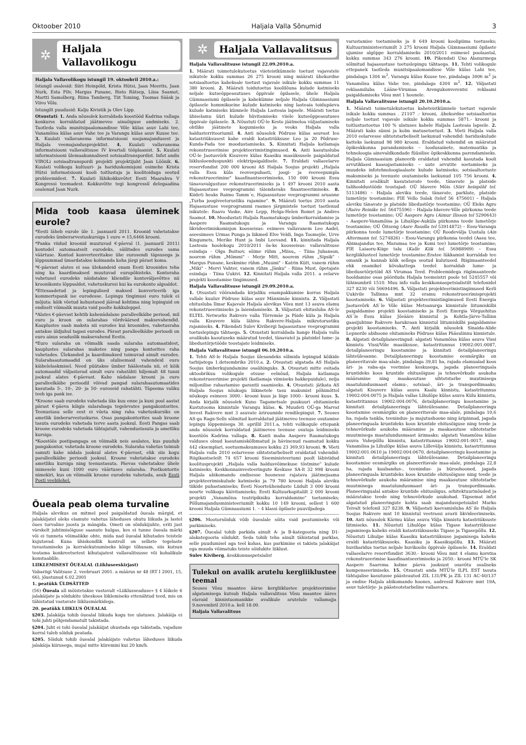Oktoober 2010 Haljala Valla Sõnumid 3
✲
Haljala Vallavolikogu
Haljala Vallavolikogu istungil 19. oktoobril 2010.a.:
Istungil osalesid: Siiri Heinpõld, Krista Hütsi, Jaan Meerits, Jaan Nurk, Esta Pilv, Margus Punane, Risto Rätsep, Liisa Saamot, Martti Samolberg, Riina Tamberg, Tiit Toming, Toomas Sääsk ja Viivo Võlu.
Istungilt puudusid: Kalju Kivistik ja Olev Lipp.
Otsustati: 1. Anda nõusolek korraldada koostööd Kadrina vallaga konkurss korraldatud jäätmeveo ainuõiguse andmiseks. 2. Taotleda valla munitsipaalomandisse Võle külas asuv Lahi tee, Vanamõisa külas asuv Vahe tee ja Varangu külas asuv Kuuse tee. 3. Kuulati vallavanema informatsiooni soojamajandusest ja Haljala veemajandusprojektist. 4. Kuulati vallavanema informatsiooni vallavalitsuse IV kvartali tööplaanist. 5. Kuulati informatsiooni ülemaakonnalisest sotsiaaltranspordist. Infot andis VIROLi sotsiaaltranspordi projekti projektijuht Jaan Lõõnik. 6. Kuulati volikogu kultuuri- ja hariduskomisjoni esimehe Krista Hütsi informatsiooni kooli toitlustaja ja koolitoiduga seotud probleemidest. 7. Kuulati lühikokkuvõtet Eesti Maarahva V Kongressi teemadest. Kokkuvõtte tegi kongressil delegaadina osalenud Jaan Nurk.
Mida toob kaasa üleminek eurole?
*Eesti läheb eurole üle 1. jaanuaril 2011. Kroonid vahetatakse eurodeks ümberarvestuskursiga 1 euro = 15,6466 krooni.
*Panka viidud kroonid muutuvad €-päeval (1. jaanuaril 2011) kontodel automaatselt eurodeks, säilitades eurodes sama väärtuse. Kontod konverteeritakse ühe eurosendi täpsusega ja lõppsummad ümardatakse kolmanda koha järgi pärast koma.
*€-päevast alates ei saa ülekandeid enam Eesti kroonides teha ning ka kaardimaksed muutuvad europõhisteks. Kontoraha vahetusel eurodeks näidatakse kliendile kontoväljavõttes nii kroonikonto lõppsaldot, vahetuskurssi kui ka eurokonto algsaldot.
*Ettesaadetud ja lepingulised maksed konverteerib iga kommertspank ise eurodesse. Lepingu tingimusi euro tulek ei mõjuta: kõik võetud kohustused jäävad kehtima ning lepinguid on endiselt võimalik muuta vaid poolte kokkuleppel.
*Alates €-päevast kehtib kahenädalane paralleelkäibe periood, mil euro ja kroon on sularahas võrdväärsed maksevahendid. Kauplustes saab maksta nii eurodes kui kroonides, vahetusraha antakse üldjuhul tagasi eurodes. Pärast paralleelkäibe perioodi on euro ainus seaduslik maksevahend Eestis.
*Euro sularaha on võimalik saada sularaha automaatidest, kauplustes sularahas makstes ning panga kontorites raha vahetades. Ülekanded ja kaardimaksed toimuvad ainult eurodes. Sularahaautomaadid on üks olulisemaid vahendeid euro käibelelaskmisel. Need püütakse ümber häälestada nii, et kõik automaadid väljastavad ainult euro rahatähti hiljemalt 48 tunni jooksul alates €-päevast. Kahe nädalase krooni ja euro paralleelkäibe perioodil võivad pangad sularahaautomaatides kasutada 5-, 10-, 20- ja 50- euroseid rahatähti. Täpsema valiku teeb iga pank ise.
*Kroone saab eurodeks vahetada üks kuu enne ja kuni pool aastat pärast €-päeva kõigis sularahaga tegelevates pangakontorites. Teenustasu selle eest ei võeta ning raha vahetuskursiks on ametlik ümberarvestuskurss. Osas pangakontorites saab kroone tasuta eurodeks vahetada terve aasta jooksul. Eesti Pangas saab kroone eurodeks vahetada tähtajatult, vahendustasuta ja ametliku kursiga.
*Koostöös postipangaga on võimalik neis asulates, kus puudub pangakontor, vahetada kroone eurodeks. Sularaha vahetus toimub samuti kahe nädala jooksul alates €-päevast, ehk siis kogu paralleelkäibe perioodi jooksul. Kroone vahetatakse eurodeks ametliku kursiga ning teenustasuta. Päevas vahetatakse ühele inimesele kuni 1000 euro väärtuses sularaha. Postkontorite nimekiri, kus on võimalik kroone eurodeks vahetada, asub Eesti Posti veebilehel.
Õueala peab olema turvaline
Haljala alevikus on mitmel pool paigaldatud õueala märgid, et jalakäijatel oleks elamute vahetus läheduses ohutu liikuda ja lastel õues turvaline joosta ja mängida. Ometi on sõidukijuhte, eriti just värskelt juhtimisõiguse saanute hulgas, kes ei tunne õueala märki või ei tunneta võimalikke ohte, mida nad õuealal kihutades teistele kujutavad. Kuna ühiskondlik kontroll on selliste tegelaste tuvastamiseks ja korralekutsumiseks kõige tõhusam, siis kutsun teatama konkreetsetest kihutajatest vallavalitsusse või kohalikule konstaablile.
LIIKLEMISEST ÕUEALAL (Liikluseeskirjast)
Vabariigi Valitsuse 2. veebruari 2001. a määrus nr 48 (RT I 2001, 15, 66), jõustunud 6.02.2001
1. peatükk ÜLDSÄTTED
(56) Õueala all mõistetakse vastavalt «Liiklusseaduse» § 4 lõikele 6 jalakäijate ja sõidukite üheskoos liiklemiseks ettenähtud teed, mis on tähistatud vastavate liiklusmärkidega.
20. peatükk LIIKLUS ÕUEALAL
§203. Jalakäija tohib õuealal liikuda kogu tee ulatuses. Jalakäija ei tohi juhti põhjendamatult takistada.
§204. Juht ei tohi õuealal jalakäijat ohustada ega takistada, vajaduse korral tuleb sõiduk peatada.
§205. Sõiduk tohib õuealal jalakäijate vahetus läheduses liikuda jalakäija kiirusega, mujal mitte kiiremini kui 20 km/h.
✲
Haljala Vallavalitsus
Haljala Vallavalitsuse istungil 22.09.2010.a.
1. Määrati toimetulekutoetus viieteistkümnele toetust vajavatele isikutele kokku summas 26 275 krooni ning määrati ühekordne sotsiaaltoetus kaheksale toetust vajavale isikule kokku summas 11 380 krooni. 2. Määrati toidutoetus koolilõuna kulude katmiseks neljale kutseõppeasutuses õppivale õpilasele, ühele Haljala Gümnaasiumi õpilasele ja kahekümne neljale Haljala Gümnaasiumi õpilasele hommikueine kulude katmiseks ning lasteaia toidupäeva kulude katmiseks kümnele Haljala Lasteaia lapsele. Määrati toetus ühiselamu üüri kulude hüvitamiseks viiele kutseõppeasutuses õppivale õpilasele. 3. Nõustuti OÜ-le Kesto jäätmeloa väljastamiseks ohtlike jäätmete kogumiseks ja veoks Haljala valla haldusterritooriumil. 4. Anti nõusolek Põdruse külas asuvast Ieo katastriüksusest kahe eraldi katastriüksuse Leo ja 20 Põdruse-Kunda-Pada tee moodustamiseks. 5. Kinnitati Haljala katlamaja rekonstrueerimise projekteerimistingimused. 6. Anti kasutusluba OÜ-le Jaotusvõrk Kisuvere külas Kaasiku maaüksusele paigaldatud liiklusloenduspunkti elektripaigaldisele. 7. Eraldati vallaeelarve reservfondist 200 000 krooni AS Haljala Soojus projekti „Haljala valla Essu küla reoveepuhasti, joogi- ja reoveepumpla rekonstrueerimine" kaasfinantseerimiseks, 150 000 krooni Essu tänavavalgustuse rekonstrueerimiseks ja 1 497 krooni 2010 aasta Hajaasustuse veeprogrammi täiendavaks finantseerimiseks. 8. Kiideti heaks Raimo Tamm´e, Hajaasustuse veeprogrammi aruanne „Turba joogiveetorustiku rajamine". 9. Määrati toetus 2010 aasta Hajaasustuse veeprogrammi raames järgmistele toetust taotlenud isikutele: Raavo Vaske, Aire Lepp, Helga-Helen Romet ja Andres Saamot. 10. Moodustati Haljala Raamatukogu ümberkorraldamise ja Aaspere Raamatukogu ja Varangu Raamatukogu likvideerimiskomisjon koosseisus: esimees vallavanem Leo Aadel, aseesimees Urmas Punga ja liikmed Elve Veldi, Inga Toomejõe, Urve Kingumets, Merike Hunt ja Imbi Leevand. 11. kinnitada Haljala Lasteaia hoolekogu 2010/2011 õa-ks koosseisus: vallavalitsuse esindaja - Olga Boitsov, sõime rühm „Miisu„ - Tiina Juhanson, noorem rühm „Mõmmi" - Merje Mitt, noorem rühm „Sipsik" - Margus Punane, keskmine rühm „Muumi" - Katrin Kütt, vanem rühm „Miki" - Mervi Vahter, vanem rühm „Jänku" - Riina Must, õpetajate esindaja - Tiina Uukivi. 12. Kinnitati Haljala valla 2011. a eelarve projekti koostamise tingimused.
Haljala Vallavalitsuse istungil 29.09.2010.a.
1. Otsustati võõrandada kirjaliku enampakkumise korras Haljala vallale kuuluv Põdruse külas asuv Männimäe kinnistu. 2. Väljastati ehitusluba Ilmar Kajavale Haljala alevikus Võsu mnt 13 asuva elamu rekonstrueerimiseks ja laiendamiseks. 3. Väljastati ehitusluba AS-le ELTEL Networks Rakvere valla Tõrremäe ja Päide küla ja Haljala valla Kisuvere küla läbiva Rakvere-Haljala mikrotorustiku rajamiseks. 4. Pikendati Sulev Kivibergi hajaasustuse veeprogrammi toetuslepingu tähtaega. 5. Otsustati korraldada hange Haljala valla avalikuks kasutuseks määratud teedel, tänavatel ja platsidel lume- ja libedustõrjetööde teostajate leidmiseks.
Haljala Vallavalitsuse istungil 06.10.2010.a.
1. Tehti AS-le Haljala Soojus ülesandeks sõlmida lepingud kõikide tarbijatega 1.detsembriks 2010.a. 2. Otsustati algatada AS Haljala Soojus ümberkujundamine osaühinguks. 3. Otsustati mitte esitada oktoobrikuu volikogule otsuse eelnõud, Haljala katlamaja rekonstrueerimise projekti (katlamaja viimiseks hakkepuidule), nelja miljonilise rahastamise garantii saamiseks. 4. Otsustati: jätkata AS Haljala Soojus nõukogu liikmetele tasu maksmist põhimõttel nõukogu esimees 3000.- krooni kuus ja liige 1000.- krooni kuus. 5. Anda kirjalik nõusolek Kuno Tagametsale puukuuri ehitamiseks Kustutooma kinnistule Varangu külas. 6. Muudeti OÜ-ga Marvat Invest Rakvere mnt 3 asuvate äriruumide rendilepingut. 7. Seoses AS-ga Ragn-Sells sõlmitud korraldatud jäätmeveo teenuse osutamise lepingu lõppemisega 30. aprillil 2011.a, tehti volikogule ettepank anda nõusolek korraldatud jäätmeveo teenuse osutaja leidmiseks koostöös Kadrina vallaga. 8. Kanti maha Aaspere Raamatukogu valduses olnud kasutamiskõlbmatud ja hävinenud raamatud kokku 442 eksemplari, soetusmaksumuses kokku 23 369,93 krooni. 9. Võeti Haljala valla 2010 eelarvesse sihtotstarbeliselt eraldatud vahendid: Riigikantseleilt 74 657 krooni Siseministeeriumi poolt läbiviidud koolitusprojekti „Haljala valla haldusvõimekuse tõstmine" kulude katmiseks; Keskkonnainvesteeringute Keskuse SA-lt 32 998 krooni Haljala abikomando endisesse hoonesse rajatava jäätmejaama projekteerimiskulude katmiseks ja 79 780 krooni Haljala aleviku tiikide puhastamiseks; Eesti Noorteühenduste Liidult 3 000 krooni noorte volikogu käivitamiseks; Eesti Kultuurkapitalilt 2 000 krooni projekti „Vanamõisa teatripikniku korraldamine" toetamiseks; Põllumajandusministeeriumilt kokku 10 149 krooni, sellest 1 600 krooni Haljala Gümnaasiumi 1. – 4 klassi õpilaste puuviljadega
§206. Mootorsõiduk võib õuealale sõita vaid peatumiseks või parkimiseks.
§207. Õuealal tohib parkida ainult A- ja B-kategooria ning D1-alakategooria sõidukit. Seda tohib teha ainult tähistatud parklas, selle puudumisel aga teel kohas, kus parkimine ei takista jalakäijat ega muuda võimatuks teiste sõidukite liiklust.
Sulev Kiviberg, keskkonnaspetsialist
Tulekul on avalik arutelu kergliiklustee teemal
Seoses Võsu maantee äärse kergliiklustee projekteerimise algatamisega kutsub Haljala vallavalitsus Võsu maantee ääres elavaid kinnistuomanikke avalikule arutelule vallamajja 9.novembril 2010.a. kell 18.00.
Haljala Vallavalitsus
varustamise toetamiseks ja 8 649 krooni koolipiima toetuseks; Kultuuriministeeriumilt 3 275 krooni Haljala Gümnaasiumi õpilaste ujumise algõppe korraldamiseks 2010/2011 esimesel poolaastal, kokku summas 343 276 krooni. 10. Pikendati Uno Alanurmega sõlmitud hajaasustuse toetuslepingu tähtaega. 11. Tehti volikogule ettepanek taotleda munitsipaalomandisse Võle külas Lahi tee, pindalaga 1304 m<sup>2</sup>, Varangu külas Kuuse tee, pindalaga 3006 m<sup>2</sup> ja Vanamõisa külas Vahe tee, pindalaga 4304 m<sup>2</sup>. 12. Väljastati reklaamiluba Lääne-Virumaa Arengukonverentsi reklaami paigaldamiseks Võsu mnt 1 hoonele.
Haljala Vallavalitsuse istungil 20.10.2010.a.
1. Määrati toimetulekutoetus kaheteistkümnele toetust vajavale isikule kokku summas . 21107 .- krooni, .ühekordne sotsiaaltoetus neljale toetust vajavale isikule kokku summas 5871.- krooni ja toitlustustoetus 100 % ulatuses kahele Haljala Lasteaia lapsele. 2. Määrati kaks sünni ja kolm matusetoetust. 3. Võeti Haljala valla 2010 eelarvesse sihtotstarbeliselt laekunud vahendid: hariduskulude katteks laekunud 98 980 krooni. Eraldatud vahendid on määratud õpikeskkonna parandamiseks – loodusainete, matemaatika ja tehnoloogia ainevaldkondade füüsilise õpikeskkonna parendamiseks. Haljala Gümnaasium planeerib eraldatud vahendid kasutada kooli arvutiklassi kaasajastamiseks – uute arvutite soetamiseks ja muudeks infotehnoloogiaalaste kulude katmiseks; sotsiaaltoetuste maksmiseks ja teenuste osutamiseks laekunud 105 756 krooni. 4. Kinnitati avalikult kasutatavate teede, tänavate ja platside talihooldustööde teostajad: OÜ Idavere Mõis (Siiri heinpõld tel. 5113486) – Haljala aleviku teede, tänavate, parklate, platside lumetõrje teostamine; FIE Vello Salak (telef 56 475601) – Haljala aleviku tänavate ja platside libedustõrje teostamine; OÜ Eleks Agro (Raivo Reinike tel. 56475596) – Haljala-Idavere-Võle piirkonna teede lumetõrje teostamine; OÜ Aaspere Agro (Aimur Ilisson tel 5290643) – Aaspere-Vanamõisa ja Lihulõpe-Auküla piirkonna teede lumetõrje teostamine; OÜ Õitseng (Aare Raudla tel 53914872) – Essu-Varangu piirkonna teede lumetõrje teostamine; OÜ Roodevälja Uustalu (Ain Altermann tel. 5274826) – Essu-Varangu piirkonna teedel (Aasu tee, Abimajandus tee, Maramaa tee ja Komi tee) lumetõrje teostamine; FIE Laiaoru-Kiige talu (Kalle Kiik tel. 56988909) – Essu kergliiklusteel lumetõrje teostamine.Eratee lükkamist korraldab tee omanik ja kannab kõik sellega seotud kulutused. Riigimaanteedel ehk enamikel kõvakattega teedel korraldab lume- ja libedusetõrjetöid AS Virumaa Teed. Probleemidega riigimaanteede hooldamise osas pöörduda Haljala teemeistri poole tel 5245557 või lühinumbril 1510. Muu info valla keskkonnaspetsialistilt telefonidel 327 8230 või 56694496. 5. Väljastati projekteerimistingimused Kerli Uukivile Tallinna mnt 32 eramu rekonstrueerimisprojekti koostamiseks. 6. Väljastati projekteerimistingimused Eesti Energia Jaotusvõrk AS`le Võle külas Metsanurga kinnistule liitumiskilbi paigaldamise projekti koostamiseks ja Eesti Energia Võrguehitus AS`le Essu külas Jõeääre kinnistul ja Kohtla-Järve-Tallinn gaasijuhtme Rakvere harukraan kinnistul liitumiskilbi paigaldamise projekti koostamiseks. 7. Anti kirjalik nõusolek Sinaida-Alide Lepnerile abihoone ehitamiseks Põdruse külas Pääsulinnu kinnistule. 8. Algatati detailplaneeringud: algatati Vanamõisa külas asuva Vissi kinnistu Vissi/Võle maaüksuse, katastritunnus 19002:001:0087, detailplaneeringu koostamine ja kinnitati detailplaneeringu lähteülesanne. Detailplaneeringu koostamise eesmärgiks on planeeritavale maa-alale, pindalaga 39,81 ha, rajada elamualad koos äri- ja vaba-aja veetmise keskusega, jagada planeeringuala kruntideks koos kruntide ehitusõiguse ja tehnovõrkude asukoha määramine ning maakasutuse sihtotstarbe muutmisega maatulundusmaast elamu-, sotsiaal-, äri- ja transpordimaaks; algatati Kisuvere külas asuva Kaalu kinnistu, katastritunnus 19002:004:0075 ja Haljala vallas Lihulõpe külas asuva Kiilu kinnistu, katastritunnus 19002:004:0076, detailplaneeringu koostamine ja kinnitati detailplaneeringu lähteülesanne. Detailplaneeringu koostamise eesmärgiks on planeeritavale maa-alale, pindalaga 10,6 ha, rajada tankla, teenindus- ja majutushoone ning äripinnad, jagada planeeringuala kruntideks koos kruntide ehitusõiguse ning teede ja tehnovõrkude asukoha määramise ja maakasutuse sihtotstarbe muutmisega maatulundusmaast ärimaaks; algatati Vanamõisa külas asuva Vahepõllu kinnistu, katastritunnus 19002:001:0017, ning Vanamõisa ja Lihulõpe külas asuva Lillevälja kinnistu, katastritunnus 19002:001:0610 ja 19002:004:0670, detailplaneeringu koostamine ja kinnitati detailplaneeringu lähteülesanne. Detailplaneeringu koostamise eesmärgiks on planeeritavale maa-alale, pindalaga 22,8 ha, rajada kaubandus-, teenindus- ja büroohooned, jagada planeeringuala kruntideks koos kruntide ehitusõiguse ning teede ja tehnovõrkude asukoha määramise ning maakasutuse sihtotstarbe muutmisega maatulundusmaast äri- ja transpordimaaks. Planeeringualal antakse kruntide ehitusõigus, arhitektuurinõuded ja määratakse teede ning tehnovõrkude asukohad. Täpsemat infot algatatud planeeringute kohta saab majandusspetsialist Marko Teivalt telefonil 327 8238. 9. Väljastati kaevamisluba AS`ile Haljala Soojus Rakvere mnt 10 kinnistul veetrassi avarii likvideerimiseks. 10. Anti nõusolek Kärmu külas asuva Välja kinnistu katastriüksuste liitmiseks. 11. Nõustuti Lihulõpe külas Tigase katastriüksuse jagamisega kaheks eraldi katastriüksuseks Tigase ja Tigasepõllu. 12. Nõustuti Lihulpe külas Kaasiku katastriüksuse jagamisega kaheks eraldi katastriüksuseks. Kaasiku ja Kaasikupõllu. 13. Määrati huviharidus toetus neljale huvikoolis õppivale õpilasele. 14. Eraldati vallaeelarve reservfondist 3630.- krooni Võsu mnt 4 elamu korstna rekonstrueerimise kaasfinantseerimiseks ja 2050.- krooni MTÜ'le SK Aaspere Saarema kolme päeva jooksust osavõtu osaliseks kompenseerimiseks. 15. Otsustati anda MTÜ'le ILPL EST tasuta tähtajalise kasutusse päästeautod ZIL 131/PK ja ZIL 131 AC-40/137 ja endise Haljala abikomando hoones, aadressil Rakvere mnt 19A, asuv tuletõrje- ja päästeotstarbeline vallasvara.